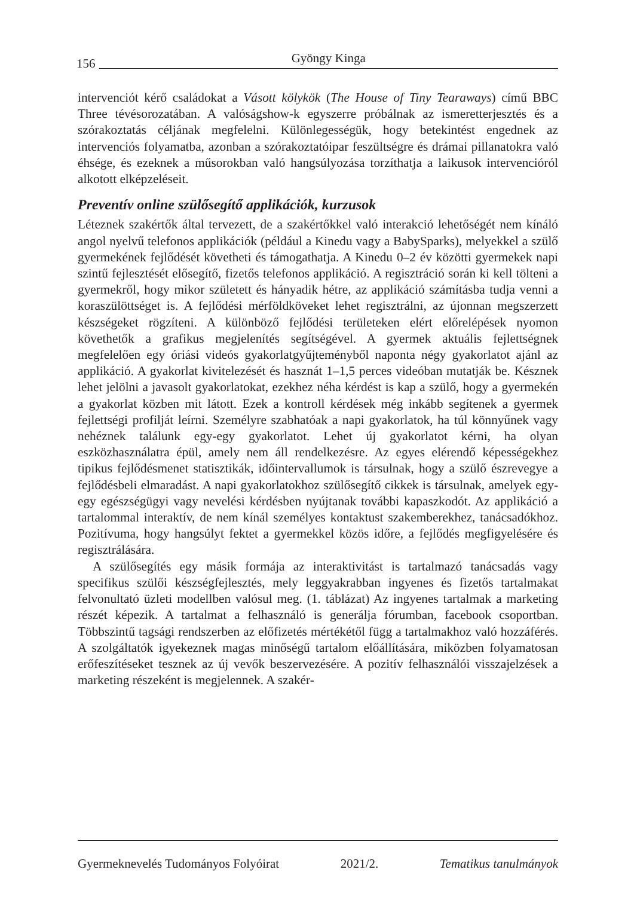156 Gyöngy Kinga
intervenciót kérő családokat a Vásott kölykök (The House of Tiny Tearaways) című BBC Three tévésorozatában. A valóságshow-k egyszerre próbálnak az ismeretterjesztés és a szórakoztatás céljának megfelelni. Különlegességük, hogy betekintést engednek az intervenciós folyamatba, azonban a szórakoztatóipar feszültségre és drámai pillanatokra való éhsége, és ezeknek a műsorokban való hangsúlyozása torzíthatja a laikusok intervencióról alkotott elképzeléseit.
Preventív online szülősegítő applikációk, kurzusok
Léteznek szakértők által tervezett, de a szakértőkkel való interakció lehetőségét nem kínáló angol nyelvű telefonos applikációk (például a Kinedu vagy a BabySparks), melyekkel a szülő gyermekének fejlődését követheti és támogathatja. A Kinedu 0–2 év közötti gyermekek napi szintű fejlesztését elősegítő, fizetős telefonos applikáció. A regisztráció során ki kell tölteni a gyermekről, hogy mikor született és hányadik hétre, az applikáció számításba tudja venni a koraszülöttséget is. A fejlődési mérföldköveket lehet regisztrálni, az újonnan megszerzett készségeket rögzíteni. A különböző fejlődési területeken elért előrelépések nyomon követhetők a grafikus megjelenítés segítségével. A gyermek aktuális fejlettségnek megfelelően egy óriási videós gyakorlatgyűjteményből naponta négy gyakorlatot ajánl az applikáció. A gyakorlat kivitelezését és hasznát 1–1,5 perces videóban mutatják be. Késznek lehet jelölni a javasolt gyakorlatokat, ezekhez néha kérdést is kap a szülő, hogy a gyermekén a gyakorlat közben mit látott. Ezek a kontroll kérdések még inkább segítenek a gyermek fejlettségi profilját leírni. Személyre szabhatóak a napi gyakorlatok, ha túl könnyűnek vagy nehéznek találunk egy-egy gyakorlatot. Lehet új gyakorlatot kérni, ha olyan eszközhasználatra épül, amely nem áll rendelkezésre. Az egyes elérendő képességekhez tipikus fejlődésmenet statisztikák, időintervallumok is társulnak, hogy a szülő észrevegye a fejlődésbeli elmaradást. A napi gyakorlatokhoz szülősegítő cikkek is társulnak, amelyek egy-egy egészségügyi vagy nevelési kérdésben nyújtanak további kapaszkodót. Az applikáció a tartalommal interaktív, de nem kínál személyes kontaktust szakemberekhez, tanácsadókhoz. Pozitívuma, hogy hangsúlyt fektet a gyermekkel közös időre, a fejlődés megfigyelésére és regisztrálására.
A szülősegítés egy másik formája az interaktivitást is tartalmazó tanácsadás vagy specifikus szülői készségfejlesztés, mely leggyakrabban ingyenes és fizetős tartalmakat felvonultató üzleti modellben valósul meg. (1. táblázat) Az ingyenes tartalmak a marketing részét képezik. A tartalmat a felhasználó is generálja fórumban, facebook csoportban. Többszintű tagsági rendszerben az előfizetés mértékétől függ a tartalmakhoz való hozzáférés. A szolgáltatók igyekeznek magas minőségű tartalom előállítására, miközben folyamatosan erőfeszítéseket tesznek az új vevők beszervezésére. A pozitív felhasználói visszajelzések a marketing részeként is megjelennek. A szakér-
Gyermeknevelés Tudományos Folyóirat 2021/2. Tematikus tanulmányok